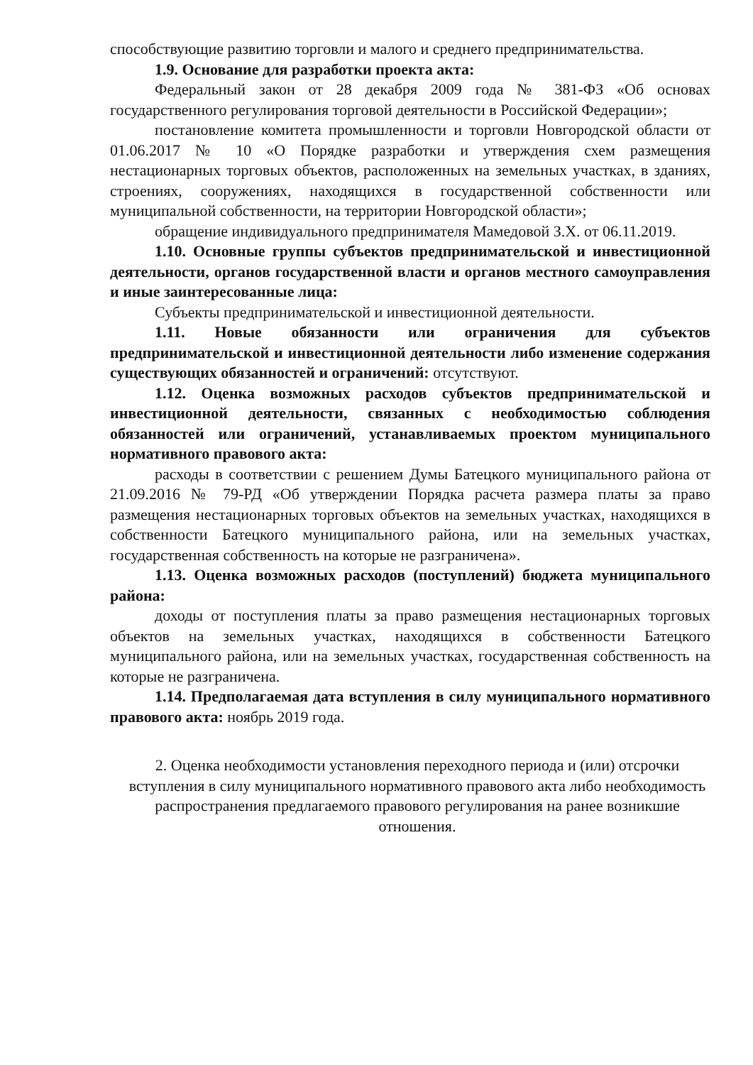способствующие развитию торговли и малого и среднего предпринимательства.
1.9. Основание для разработки проекта акта:
Федеральный закон от 28 декабря 2009 года № 381-ФЗ «Об основах государственного регулирования торговой деятельности в Российской Федерации»;
постановление комитета промышленности и торговли Новгородской области от 01.06.2017 № 10 «О Порядке разработки и утверждения схем размещения нестационарных торговых объектов, расположенных на земельных участках, в зданиях, строениях, сооружениях, находящихся в государственной собственности или муниципальной собственности, на территории Новгородской области»;
обращение индивидуального предпринимателя Мамедовой З.Х. от 06.11.2019.
1.10. Основные группы субъектов предпринимательской и инвестиционной деятельности, органов государственной власти и органов местного самоуправления и иные заинтересованные лица:
Субъекты предпринимательской и инвестиционной деятельности.
1.11. Новые обязанности или ограничения для субъектов предпринимательской и инвестиционной деятельности либо изменение содержания существующих обязанностей и ограничений: отсутствуют.
1.12. Оценка возможных расходов субъектов предпринимательской и инвестиционной деятельности, связанных с необходимостью соблюдения обязанностей или ограничений, устанавливаемых проектом муниципального нормативного правового акта:
расходы в соответствии с решением Думы Батецкого муниципального района от 21.09.2016 № 79-РД «Об утверждении Порядка расчета размера платы за право размещения нестационарных торговых объектов на земельных участках, находящихся в собственности Батецкого муниципального района, или на земельных участках, государственная собственность на которые не разграничена».
1.13. Оценка возможных расходов (поступлений) бюджета муниципального района:
доходы от поступления платы за право размещения нестационарных торговых объектов на земельных участках, находящихся в собственности Батецкого муниципального района, или на земельных участках, государственная собственность на которые не разграничена.
1.14. Предполагаемая дата вступления в силу муниципального нормативного правового акта: ноябрь 2019 года.
2. Оценка необходимости установления переходного периода и (или) отсрочки вступления в силу муниципального нормативного правового акта либо необходимость распространения предлагаемого правового регулирования на ранее возникшие отношения.